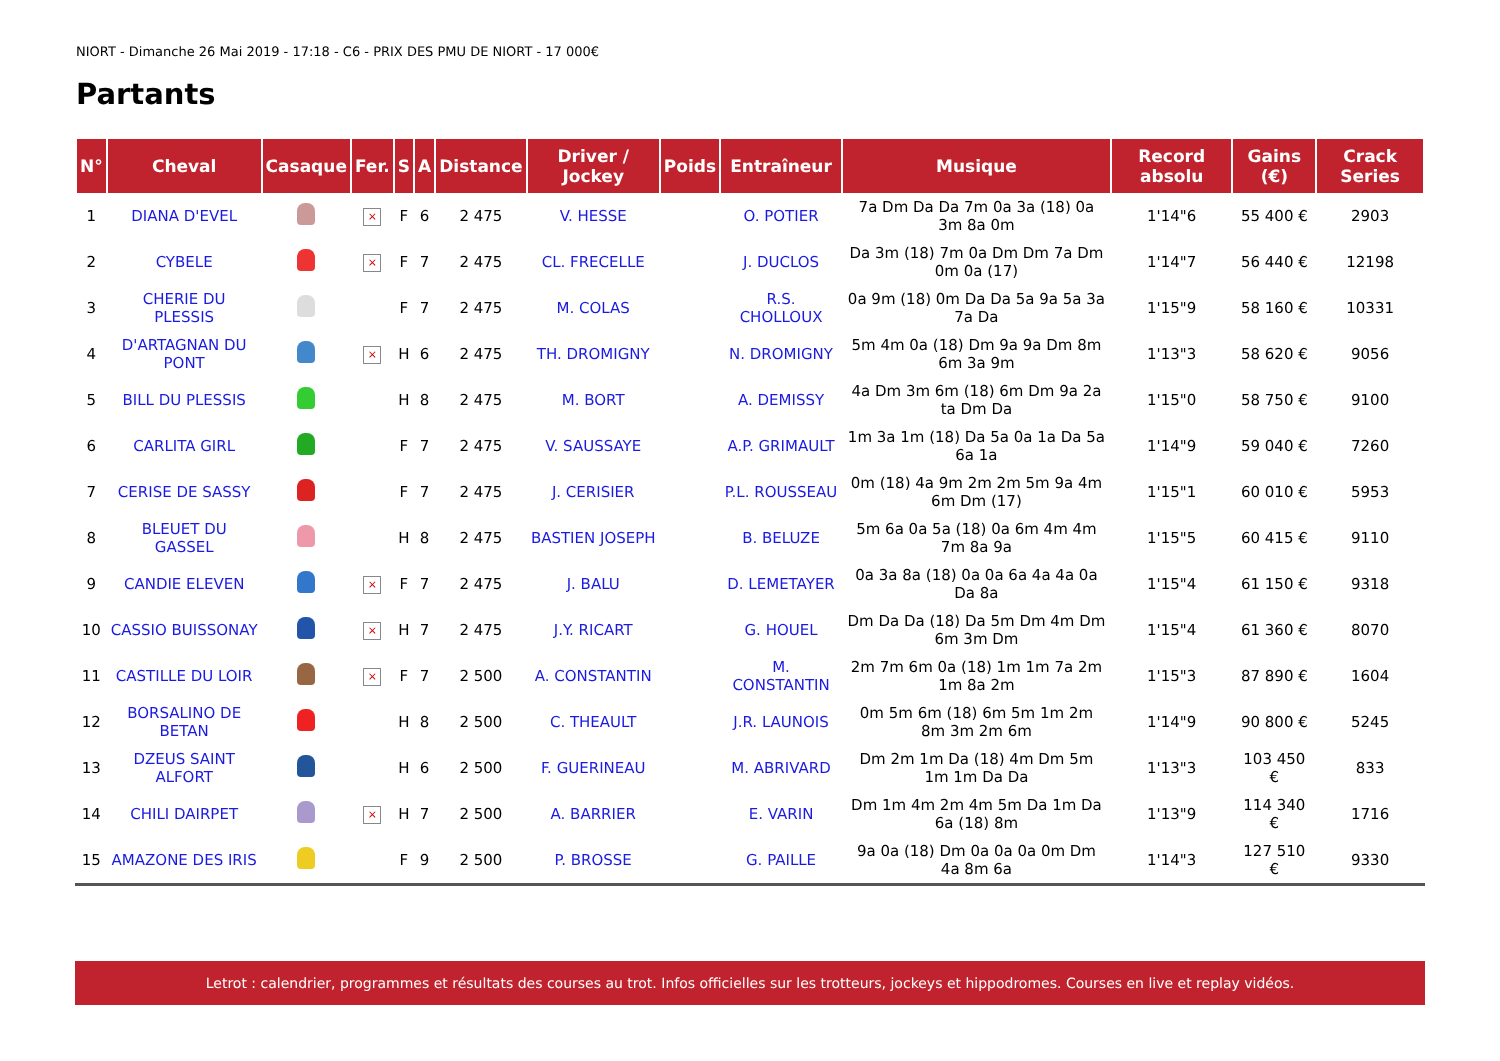NIORT - Dimanche 26 Mai 2019 - 17:18 - C6 - PRIX DES PMU DE NIORT - 17 000€
Partants
| N° | Cheval | Casaque | Fer. | S | A | Distance | Driver / Jockey | Poids | Entraîneur | Musique | Record absolu | Gains (€) | Crack Series |
| --- | --- | --- | --- | --- | --- | --- | --- | --- | --- | --- | --- | --- | --- |
| 1 | DIANA D'EVEL | | × | F | 6 | 2 475 | V. HESSE | | O. POTIER | 7a Dm Da Da 7m 0a 3a (18) 0a 3m 8a 0m | 1'14"6 | 55 400 € | 2903 |
| 2 | CYBELE | | × | F | 7 | 2 475 | CL. FRECELLE | | J. DUCLOS | Da 3m (18) 7m 0a Dm Dm 7a Dm 0m 0a (17) | 1'14"7 | 56 440 € | 12198 |
| 3 | CHERIE DU PLESSIS | | | F | 7 | 2 475 | M. COLAS | | R.S. CHOLLOUX | 0a 9m (18) 0m Da Da 5a 9a 5a 3a 7a Da | 1'15"9 | 58 160 € | 10331 |
| 4 | D'ARTAGNAN DU PONT | | × | H | 6 | 2 475 | TH. DROMIGNY | | N. DROMIGNY | 5m 4m 0a (18) Dm 9a 9a Dm 8m 6m 3a 9m | 1'13"3 | 58 620 € | 9056 |
| 5 | BILL DU PLESSIS | | | H | 8 | 2 475 | M. BORT | | A. DEMISSY | 4a Dm 3m 6m (18) 6m Dm 9a 2a ta Dm Da | 1'15"0 | 58 750 € | 9100 |
| 6 | CARLITA GIRL | | | F | 7 | 2 475 | V. SAUSSAYE | | A.P. GRIMAULT | 1m 3a 1m (18) Da 5a 0a 1a Da 5a 6a 1a | 1'14"9 | 59 040 € | 7260 |
| 7 | CERISE DE SASSY | | | F | 7 | 2 475 | J. CERISIER | | P.L. ROUSSEAU | 0m (18) 4a 9m 2m 2m 5m 9a 4m 6m Dm (17) | 1'15"1 | 60 010 € | 5953 |
| 8 | BLEUET DU GASSEL | | | H | 8 | 2 475 | BASTIEN JOSEPH | | B. BELUZE | 5m 6a 0a 5a (18) 0a 6m 4m 4m 7m 8a 9a | 1'15"5 | 60 415 € | 9110 |
| 9 | CANDIE ELEVEN | | × | F | 7 | 2 475 | J. BALU | | D. LEMETAYER | 0a 3a 8a (18) 0a 0a 6a 4a 4a 0a Da 8a | 1'15"4 | 61 150 € | 9318 |
| 10 | CASSIO BUISSONAY | | × | H | 7 | 2 475 | J.Y. RICART | | G. HOUEL | Dm Da Da (18) Da 5m Dm 4m Dm 6m 3m Dm | 1'15"4 | 61 360 € | 8070 |
| 11 | CASTILLE DU LOIR | | × | F | 7 | 2 500 | A. CONSTANTIN | | M. CONSTANTIN | 2m 7m 6m 0a (18) 1m 1m 7a 2m 1m 8a 2m | 1'15"3 | 87 890 € | 1604 |
| 12 | BORSALINO DE BETAN | | | H | 8 | 2 500 | C. THEAULT | | J.R. LAUNOIS | 0m 5m 6m (18) 6m 5m 1m 2m 8m 3m 2m 6m | 1'14"9 | 90 800 € | 5245 |
| 13 | DZEUS SAINT ALFORT | | | H | 6 | 2 500 | F. GUERINEAU | | M. ABRIVARD | Dm 2m 1m Da (18) 4m Dm 5m 1m 1m Da Da | 1'13"3 | 103 450 € | 833 |
| 14 | CHILI DAIRPET | | × | H | 7 | 2 500 | A. BARRIER | | E. VARIN | Dm 1m 4m 2m 4m 5m Da 1m Da 6a (18) 8m | 1'13"9 | 114 340 € | 1716 |
| 15 | AMAZONE DES IRIS | | | F | 9 | 2 500 | P. BROSSE | | G. PAILLE | 9a 0a (18) Dm 0a 0a 0a 0m Dm 4a 8m 6a | 1'14"3 | 127 510 € | 9330 |
Letrot : calendrier, programmes et résultats des courses au trot. Infos officielles sur les trotteurs, jockeys et hippodromes. Courses en live et replay vidéos.